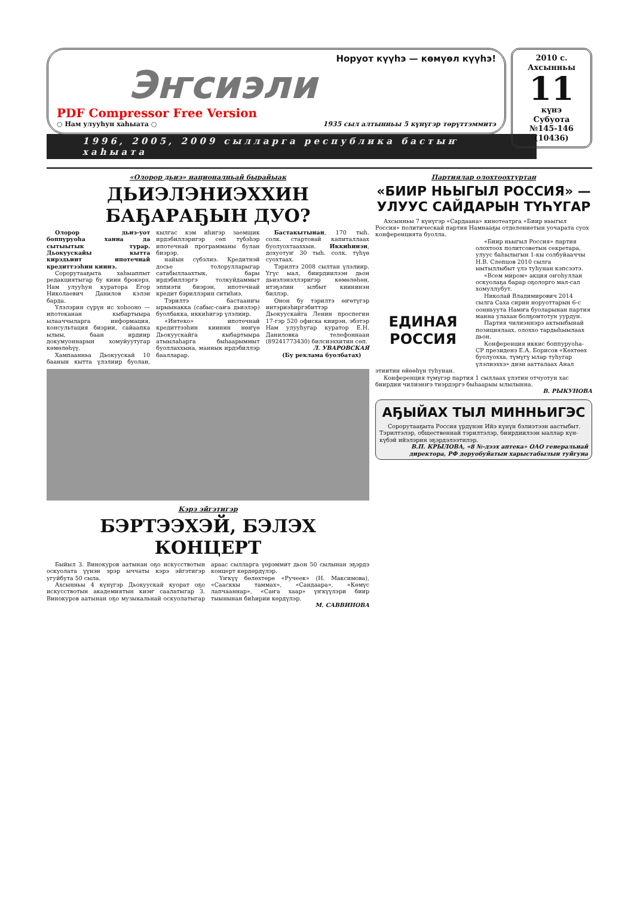Норуот күүһэ — көмүөл күүһэ!
Эҥсиэли
PDF Compressor Free Version
○ Нам улууһун хаһыата ○ 1935 сыл алтынньы 5 күнүгэр төрүттэммитэ
2010 с.
Ахсынньы
11
күнэ
Субуота
№145-146
(10436)
1996, 2005, 2009 сылларга республика бастыҥ хаһыата
«Олорор дьиэ» националньай бырайыак
ДЬИЭЛЭНИЭХХИН БАҔАРАҔЫН ДУО?
Олорор дьиэ-уот боппуруоһа ханна да сытыытык турар. Дьокуускайы кытта кирэдьиит ипотечнай кредиттээһин киинэ.
Сорорутааҕыта хаһыаппыт редакциятыгар бу киин брокерэ, Нам улууһун куратора Егор Николаевич Данилов кэлэн барда.
Үлэлэрин сүрүн ис хоһооно — ипотеканан кыбартыыра ылааччыларга информация, консультация биэрии, сайаапка ылыы, баан ирдиир докумуоннарын хомуйуутугар көмөлөһүү.
Хампаанньа Дьокуускай 10 баанын кытта үлэлиир буолан, кылгас кэм иһигэр заемщик ирдэбиллэригэр сөп түбэһэр ипотечнай программаны булан биэрэр.
найын сүбэлиэ. Кредитнэй досье толорулларыгар сатабыллаахтык, бары ирдэбиллэргэ толкуйдаммыт эппиэти биэрэн, ипотечнай кредит бэриллэрин ситиһиэ.
Тэрилтэ бастаанҥы ырыынакка (сабыс-саҥа дьиэлэр) буолбакка, иккиһигэр үлэлиир.
«Интеко» ипотечнай кредиттээһин киинин нөҥүө Дьокуускайга кыбартыыра атыылаһарга быһаарыммыт буоллаххына, маннык ирдэбиллэр баалларар.
Бастакытынан, 170 тыһ. солк. стартовай капиталлаах буолуохтааххын. Иккиһинэн, дохуотуҥ 30 тыһ. солк. түһүө суохтаах.
Тэрилтэ 2008 сылтан үлэлиир. Үгүс ыал, биирдиилээн дьон дьиэлэнэллэригэр көмөлөһөн, итэҕэлин ылбыт киининэн биллэр.
Онон бу тэрилтэ өҥөтүгэр интэриэһиргэбиттэр Дьокуускайга Ленин проспегин 17-гэр 520 офиска киирэн, эбэтэр Нам улууһугар куратор Е.Н. Даниловка телефоннаан (89241773430) билсиэххитин сөп.
Л. УВАРОВСКАЯ
(Бу реклама буолбатах)
Кэрэ эйгэтигэр
БЭРТЭЭХЭЙ, БЭЛЭХ КОНЦЕРТ
Быйыл З. Винокуров аатынан оҕо искусствотын оскуолата үүнэн эрэр ыччаты кэрэ эйгэтигэр угуйбута 50 сыла.
Ахсынньы 4 күнүгэр Дьокуускай куорат оҕо искусствотын академиятын киэҥ саалатыгар З. Винокуров аатынан оҕо музыкальнай оскуолатыгар араас сылларга үөрэммит дьон 50 сылынан эҕэрдэ концерт көрдөрдүлэр.
Үҥкүү бөлөхтөрө «Ручеек» (Н. Максимова), «Саасккы таммах», «Сандаара», «Көмүс лапчааннар», «Саҥа хаар» үҥкүүлэри биир тыынынан биһирии көрдүлэр.
М. САВВИНОВА
Партиялар олохтоохтуртан
«БИИР НЬЫГЫЛ РОССИЯ» — УЛУУС САЙДАРЫН ТҮҺҮГАР
Ахсынньы 7 күнүгэр «Сардаана» кинотеатрга «Биир ньыгыл Россия» политическай партия Намнааҕы отделениетын уочарата суох конференцията буолла.
ЕДИНАЯ РОССИЯ
«Биир ньыгыл Россия» партия олохтоох политсоветын секретара, улуус баһылыгын 1-кы солбуйааччы Н.В. Слепцов 2010 сылга ыытыллыбыт үлэ туһунан кэпсээтэ.
«Всем миром» акция оҥоһуллан оскуолаҕа барар оҕолорго мал-сал хомуллубут.
Николай Владимирович 2014 сылга Саха сирин норуоттарын 6-с оонньуута Намҥа буоларынан партия манна улахан болҕомтотун уурдун.
Партия чилиэннэрэ актыыбынай позициялаах, олохxo тардыһыылаах дьон.
Конференция иккис боппуруоһа- СР президенэ Е.А. Борисов «Көхтөөх буолуохха, түмүгү ылар туһугар үлэлиэххэ» диэн аатталаах Анал этиитин өйөөһүн туһунан.
Конференция түмүгэр партия 1 сыллаах үлэтин отчуотун хас биирдии чилиэнҥэ тиэрдэргэ быһаарыы ылылынна.
В. РЫКУНОВА
АҔЫЙАХ ТЫЛ МИННЬИГЭС
Сорорутааҕыта Россия үрдүнэн Ийэ күнүн бэлиэтээн аастыбыт. Тэрилтэлэр, общественнай тэрилтэлэр, биирдиилээн ыаллар күн-күбэй ийэлэрин эҕэрдэлээтилэр.
В.П. КРЫЛОВА, «8 №-дээх аптека» ОАО генеральнай директора, РФ доруобуйатын харыстабылын туйгуна